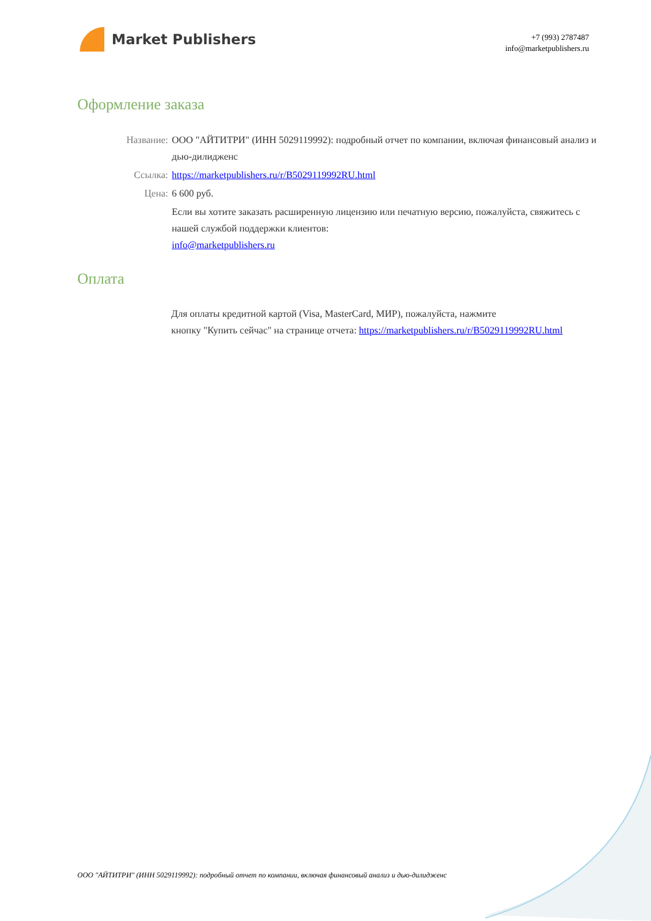Market Publishers
+7 (993) 2787487
info@marketpublishers.ru
Оформление заказа
Название: ООО "АЙТИТРИ" (ИНН 5029119992): подробный отчет по компании, включая финансовый анализ и дью-дилидженс
Ссылка: https://marketpublishers.ru/r/B5029119992RU.html
Цена: 6 600 руб.
Если вы хотите заказать расширенную лицензию или печатную версию, пожалуйста, свяжитесь с нашей службой поддержки клиентов:
info@marketpublishers.ru
Оплата
Для оплаты кредитной картой (Visa, MasterCard, МИР), пожалуйста, нажмите
кнопку "Купить сейчас" на странице отчета: https://marketpublishers.ru/r/B5029119992RU.html
ООО "АЙТИТРИ" (ИНН 5029119992): подробный отчет по компании, включая финансовый анализ и дью-дилидженс